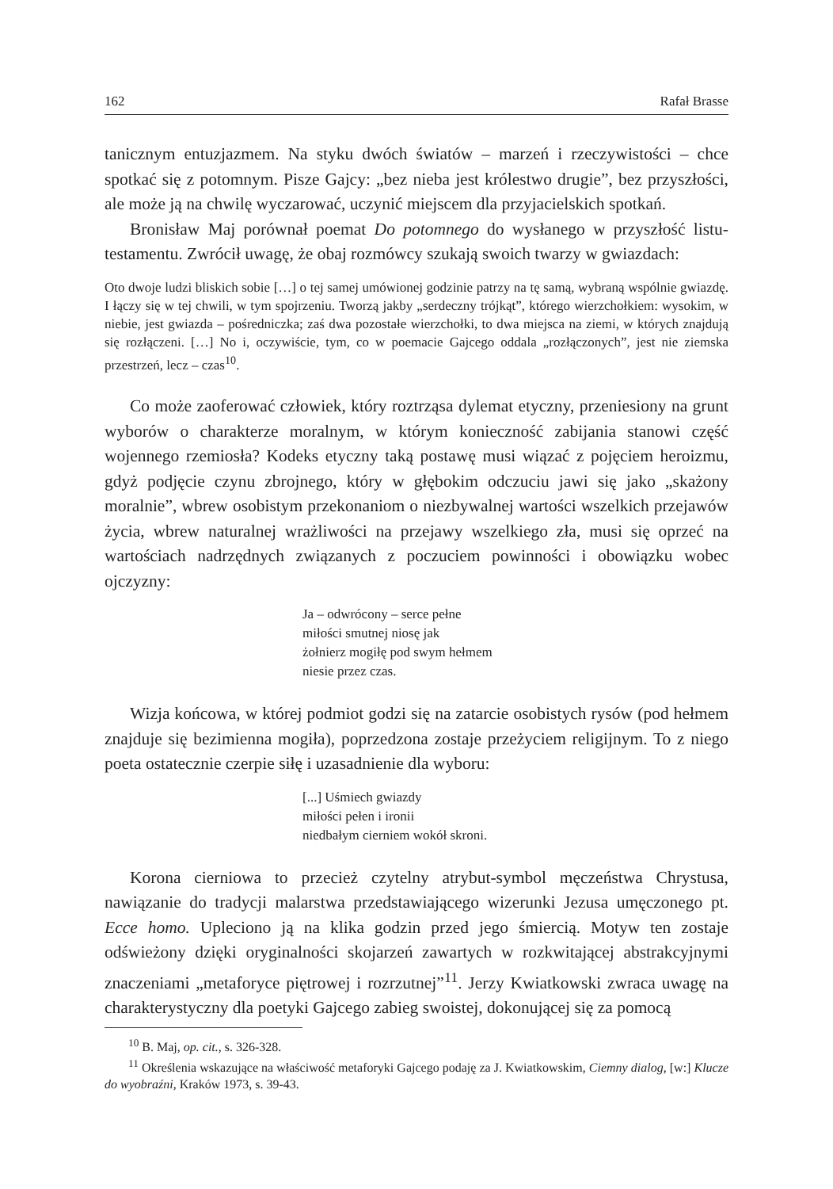162 Rafał Brasse
tanicznym entuzjazmem. Na styku dwóch światów – marzeń i rzeczywistości – chce spotkać się z potomnym. Pisze Gajcy: „bez nieba jest królestwo drugie”, bez przyszłości, ale może ją na chwilę wyczarować, uczynić miejscem dla przyjacielskich spotkań.
Bronisław Maj porównał poemat Do potomnego do wysłanego w przyszłość listu-testamentu. Zwrócił uwagę, że obaj rozmówcy szukają swoich twarzy w gwiazdach:
Oto dwoje ludzi bliskich sobie […] o tej samej umówionej godzinie patrzy na tę samą, wybraną wspólnie gwiazdę. I łączy się w tej chwili, w tym spojrzeniu. Tworzą jakby „serdeczny trójkąt”, którego wierzchołkiem: wysokim, w niebie, jest gwiazda – pośredniczka; zaś dwa pozostałe wierzchołki, to dwa miejsca na ziemi, w których znajdują się rozłączeni. […] No i, oczywiście, tym, co w poemacie Gajcego oddala „rozłączonych”, jest nie ziemska przestrzeń, lecz – czas<sup>10</sup>.
Co może zaoferować człowiek, który roztrząsa dylemat etyczny, przeniesiony na grunt wyborów o charakterze moralnym, w którym konieczność zabijania stanowi część wojennego rzemiosła? Kodeks etyczny taką postawę musi wiązać z pojęciem heroizmu, gdyż podjęcie czynu zbrojnego, który w głębokim odczuciu jawi się jako „skażony moralnie”, wbrew osobistym przekonaniom o niezbywalnej wartości wszelkich przejawów życia, wbrew naturalnej wrażliwości na przejawy wszelkiego zła, musi się oprzeć na wartościach nadrzędnych związanych z poczuciem powinności i obowiązku wobec ojczyzny:
Ja – odwrócony – serce pełne
miłości smutnej niosę jak
żołnierz mogiłę pod swym hełmem
niesie przez czas.
Wizja końcowa, w której podmiot godzi się na zatarcie osobistych rysów (pod hełmem znajduje się bezimienna mogiła), poprzedzona zostaje przeżyciem religijnym. To z niego poeta ostatecznie czerpie siłę i uzasadnienie dla wyboru:
[...] Uśmiech gwiazdy
miłości pełen i ironii
niedbałym cierniem wokół skroni.
Korona cierniowa to przecież czytelny atrybut-symbol męczeństwa Chrystusa, nawiązanie do tradycji malarstwa przedstawiającego wizerunki Jezusa umęczonego pt. Ecce homo. Upleciono ją na klika godzin przed jego śmiercią. Motyw ten zostaje odświeżony dzięki oryginalności skojarzeń zawartych w rozkwitającej abstrakcyjnymi znaczeniami „metaforyce piętrowej i rozrzutnej”<sup>11</sup>. Jerzy Kwiatkowski zwraca uwagę na charakterystyczny dla poetyki Gajcego zabieg swoistej, dokonującej się za pomocą
<sup>10</sup> B. Maj, op. cit., s. 326-328.
<sup>11</sup> Określenia wskazujące na właściwość metaforyki Gajcego podaję za J. Kwiatkowskim, Ciemny dialog, [w:] Klucze do wyobraźni, Kraków 1973, s. 39-43.